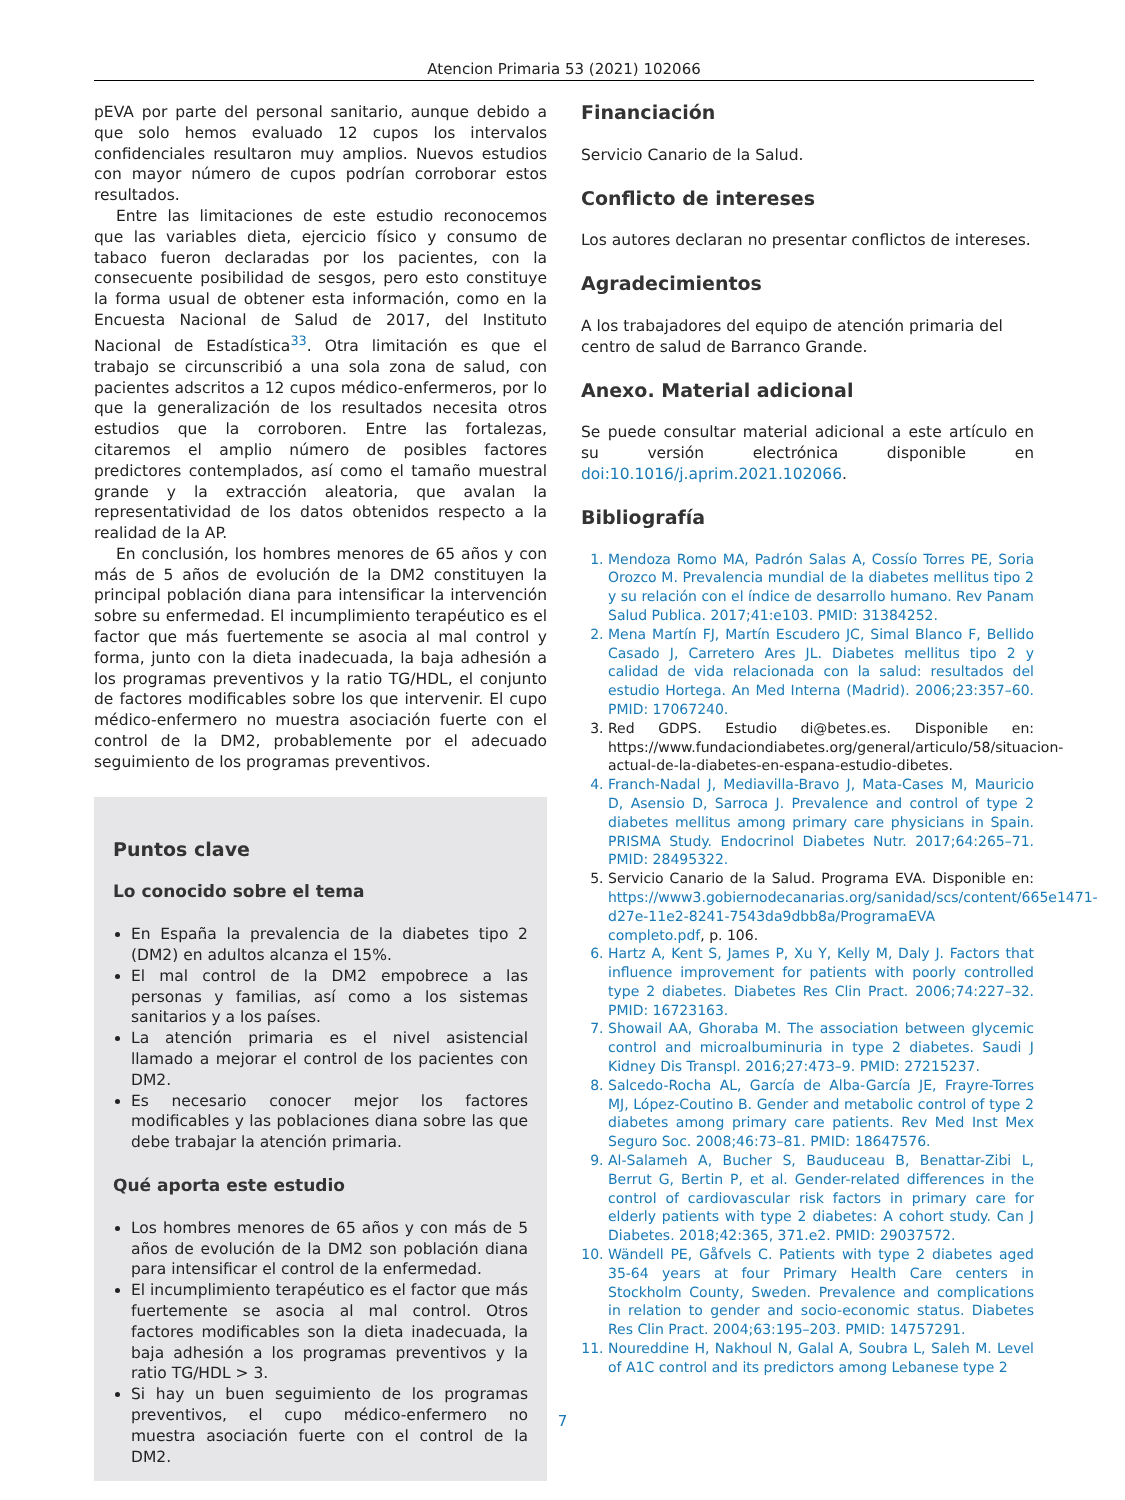Atencion Primaria 53 (2021) 102066
pEVA por parte del personal sanitario, aunque debido a que solo hemos evaluado 12 cupos los intervalos confidenciales resultaron muy amplios. Nuevos estudios con mayor número de cupos podrían corroborar estos resultados.
Entre las limitaciones de este estudio reconocemos que las variables dieta, ejercicio físico y consumo de tabaco fueron declaradas por los pacientes, con la consecuente posibilidad de sesgos, pero esto constituye la forma usual de obtener esta información, como en la Encuesta Nacional de Salud de 2017, del Instituto Nacional de Estadística<sup>33</sup>. Otra limitación es que el trabajo se circunscribió a una sola zona de salud, con pacientes adscritos a 12 cupos médico-enfermeros, por lo que la generalización de los resultados necesita otros estudios que la corroboren. Entre las fortalezas, citaremos el amplio número de posibles factores predictores contemplados, así como el tamaño muestral grande y la extracción aleatoria, que avalan la representatividad de los datos obtenidos respecto a la realidad de la AP.
En conclusión, los hombres menores de 65 años y con más de 5 años de evolución de la DM2 constituyen la principal población diana para intensificar la intervención sobre su enfermedad. El incumplimiento terapéutico es el factor que más fuertemente se asocia al mal control y forma, junto con la dieta inadecuada, la baja adhesión a los programas preventivos y la ratio TG/HDL, el conjunto de factores modificables sobre los que intervenir. El cupo médico-enfermero no muestra asociación fuerte con el control de la DM2, probablemente por el adecuado seguimiento de los programas preventivos.
Puntos clave
Lo conocido sobre el tema
En España la prevalencia de la diabetes tipo 2 (DM2) en adultos alcanza el 15%.
El mal control de la DM2 empobrece a las personas y familias, así como a los sistemas sanitarios y a los países.
La atención primaria es el nivel asistencial llamado a mejorar el control de los pacientes con DM2.
Es necesario conocer mejor los factores modificables y las poblaciones diana sobre las que debe trabajar la atención primaria.
Qué aporta este estudio
Los hombres menores de 65 años y con más de 5 años de evolución de la DM2 son población diana para intensificar el control de la enfermedad.
El incumplimiento terapéutico es el factor que más fuertemente se asocia al mal control. Otros factores modificables son la dieta inadecuada, la baja adhesión a los programas preventivos y la ratio TG/HDL > 3.
Si hay un buen seguimiento de los programas preventivos, el cupo médico-enfermero no muestra asociación fuerte con el control de la DM2.
Financiación
Servicio Canario de la Salud.
Conflicto de intereses
Los autores declaran no presentar conflictos de intereses.
Agradecimientos
A los trabajadores del equipo de atención primaria del centro de salud de Barranco Grande.
Anexo. Material adicional
Se puede consultar material adicional a este artículo en su versión electrónica disponible en doi:10.1016/j.aprim.2021.102066.
Bibliografía
1. Mendoza Romo MA, Padrón Salas A, Cossío Torres PE, Soria Orozco M. Prevalencia mundial de la diabetes mellitus tipo 2 y su relación con el índice de desarrollo humano. Rev Panam Salud Publica. 2017;41:e103. PMID: 31384252.
2. Mena Martín FJ, Martín Escudero JC, Simal Blanco F, Bellido Casado J, Carretero Ares JL. Diabetes mellitus tipo 2 y calidad de vida relacionada con la salud: resultados del estudio Hortega. An Med Interna (Madrid). 2006;23:357–60. PMID: 17067240.
3. Red GDPS. Estudio di@betes.es. Disponible en: https://www.fundaciondiabetes.org/general/articulo/58/situacion-actual-de-la-diabetes-en-espana-estudio-dibetes.
4. Franch-Nadal J, Mediavilla-Bravo J, Mata-Cases M, Mauricio D, Asensio D, Sarroca J. Prevalence and control of type 2 diabetes mellitus among primary care physicians in Spain. PRISMA Study. Endocrinol Diabetes Nutr. 2017;64:265–71. PMID: 28495322.
5. Servicio Canario de la Salud. Programa EVA. Disponible en: https://www3.gobiernodecanarias.org/sanidad/scs/content/665e1471-d27e-11e2-8241-7543da9dbb8a/ProgramaEVA completo.pdf, p. 106.
6. Hartz A, Kent S, James P, Xu Y, Kelly M, Daly J. Factors that influence improvement for patients with poorly controlled type 2 diabetes. Diabetes Res Clin Pract. 2006;74:227–32. PMID: 16723163.
7. Showail AA, Ghoraba M. The association between glycemic control and microalbuminuria in type 2 diabetes. Saudi J Kidney Dis Transpl. 2016;27:473–9. PMID: 27215237.
8. Salcedo-Rocha AL, García de Alba-García JE, Frayre-Torres MJ, López-Coutino B. Gender and metabolic control of type 2 diabetes among primary care patients. Rev Med Inst Mex Seguro Soc. 2008;46:73–81. PMID: 18647576.
9. Al-Salameh A, Bucher S, Bauduceau B, Benattar-Zibi L, Berrut G, Bertin P, et al. Gender-related differences in the control of cardiovascular risk factors in primary care for elderly patients with type 2 diabetes: A cohort study. Can J Diabetes. 2018;42:365, 371.e2. PMID: 29037572.
10. Wändell PE, Gåfvels C. Patients with type 2 diabetes aged 35-64 years at four Primary Health Care centers in Stockholm County, Sweden. Prevalence and complications in relation to gender and socio-economic status. Diabetes Res Clin Pract. 2004;63:195–203. PMID: 14757291.
11. Noureddine H, Nakhoul N, Galal A, Soubra L, Saleh M. Level of A1C control and its predictors among Lebanese type 2
7